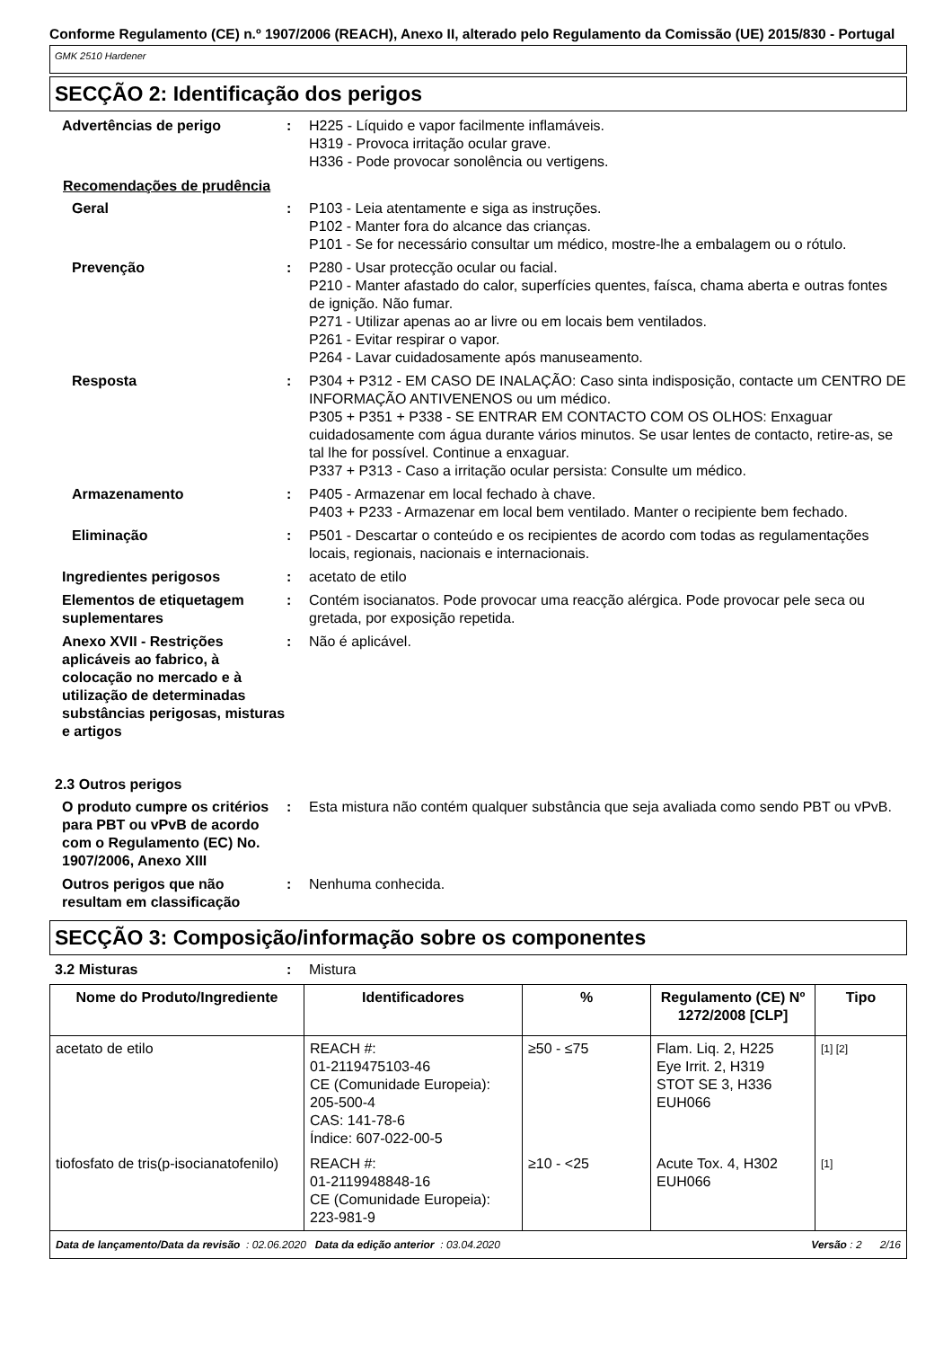Conforme Regulamento (CE) n.º 1907/2006 (REACH), Anexo II, alterado pelo Regulamento da Comissão (UE) 2015/830 - Portugal
GMK 2510 Hardener
SECÇÃO 2: Identificação dos perigos
Advertências de perigo : H225 - Líquido e vapor facilmente inflamáveis.
H319 - Provoca irritação ocular grave.
H336 - Pode provocar sonolência ou vertigens.
Recomendações de prudência
Geral : P103 - Leia atentamente e siga as instruções.
P102 - Manter fora do alcance das crianças.
P101 - Se for necessário consultar um médico, mostre-lhe a embalagem ou o rótulo.
Prevenção : P280 - Usar protecção ocular ou facial.
P210 - Manter afastado do calor, superfícies quentes, faísca, chama aberta e outras fontes de ignição. Não fumar.
P271 - Utilizar apenas ao ar livre ou em locais bem ventilados.
P261 - Evitar respirar o vapor.
P264 - Lavar cuidadosamente após manuseamento.
Resposta : P304 + P312 - EM CASO DE INALAÇÃO: Caso sinta indisposição, contacte um CENTRO DE INFORMAÇÃO ANTIVENENOS ou um médico.
P305 + P351 + P338 - SE ENTRAR EM CONTACTO COM OS OLHOS: Enxaguar cuidadosamente com água durante vários minutos. Se usar lentes de contacto, retire-as, se tal lhe for possível. Continue a enxaguar.
P337 + P313 - Caso a irritação ocular persista: Consulte um médico.
Armazenamento : P405 - Armazenar em local fechado à chave.
P403 + P233 - Armazenar em local bem ventilado. Manter o recipiente bem fechado.
Eliminação : P501 - Descartar o conteúdo e os recipientes de acordo com todas as regulamentações locais, regionais, nacionais e internacionais.
Ingredientes perigosos : acetato de etilo
Elementos de etiquetagem suplementares
: Contém isocianatos. Pode provocar uma reacção alérgica. Pode provocar pele seca ou gretada, por exposição repetida.
Anexo XVII - Restrições aplicáveis ao fabrico, à colocação no mercado e à utilização de determinadas substâncias perigosas, misturas e artigos
: Não é aplicável.
2.3 Outros perigos
O produto cumpre os critérios para PBT ou vPvB de acordo com o Regulamento (EC) No. 1907/2006, Anexo XIII
: Esta mistura não contém qualquer substância que seja avaliada como sendo PBT ou vPvB.
Outros perigos que não resultam em classificação
: Nenhuma conhecida.
SECÇÃO 3: Composição/informação sobre os componentes
3.2 Misturas : Mistura
| Nome do Produto/Ingrediente | Identificadores | % | Regulamento (CE) Nº 1272/2008 [CLP] | Tipo |
| --- | --- | --- | --- | --- |
| acetato de etilo | REACH #: 01-2119475103-46 CE (Comunidade Europeia): 205-500-4 CAS: 141-78-6 Índice: 607-022-00-5 | ≥50 - ≤75 | Flam. Liq. 2, H225 Eye Irrit. 2, H319 STOT SE 3, H336 EUH066 | [1] [2] |
| tiofosfato de tris(p-isocianatofenilo) | REACH #: 01-2119948848-16 CE (Comunidade Europeia): 223-981-9 | ≥10 - <25 | Acute Tox. 4, H302 EUH066 | [1] |
Data de lançamento/Data da revisão : 02.06.2020 Data da edição anterior : 03.04.2020 Versão : 2 2/16